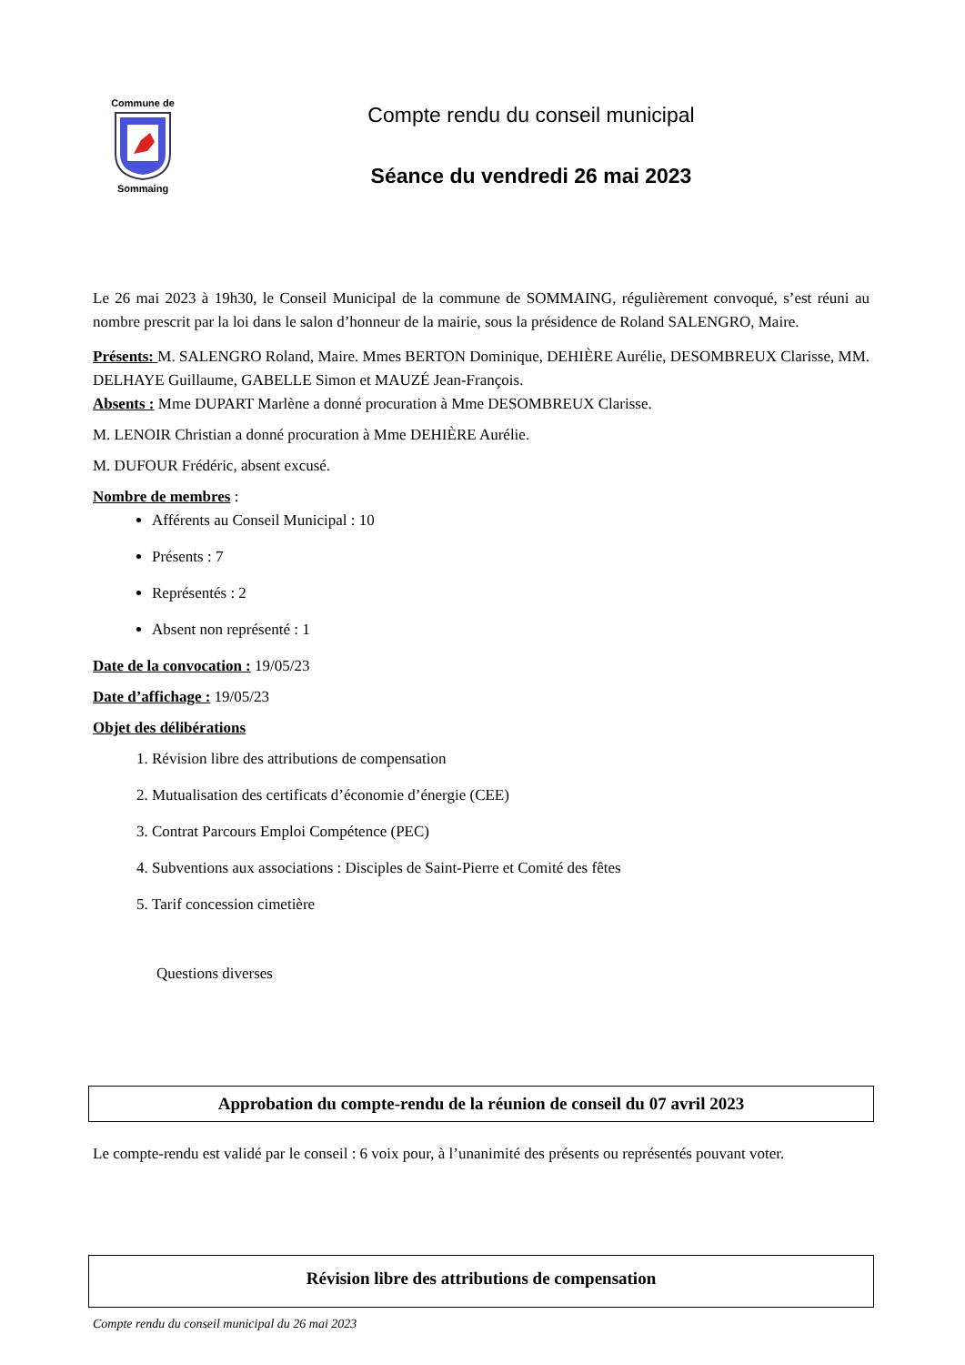Commune de
Sommaing
Compte rendu du conseil municipal
Séance du vendredi 26 mai 2023
Le 26 mai 2023 à 19h30, le Conseil Municipal de la commune de SOMMAING, régulièrement convoqué, s’est réuni au nombre prescrit par la loi dans le salon d’honneur de la mairie, sous la présidence de Roland SALENGRO, Maire.
Présents: M. SALENGRO Roland, Maire. Mmes BERTON Dominique, DEHIÈRE Aurélie, DESOMBREUX Clarisse, MM. DELHAYE Guillaume, GABELLE Simon et MAUZÉ Jean-François.
Absents : Mme DUPART Marlène a donné procuration à Mme DESOMBREUX Clarisse.
M. LENOIR Christian a donné procuration à Mme DEHIÈRE Aurélie.
M. DUFOUR Frédéric, absent excusé.
Nombre de membres :
Afférents au Conseil Municipal : 10
Présents : 7
Représentés : 2
Absent non représenté : 1
Date de la convocation : 19/05/23
Date d’affichage : 19/05/23
Objet des délibérations
1. Révision libre des attributions de compensation
2. Mutualisation des certificats d’économie d’énergie (CEE)
3. Contrat Parcours Emploi Compétence (PEC)
4. Subventions aux associations : Disciples de Saint-Pierre et Comité des fêtes
5. Tarif concession cimetière
Questions diverses
Approbation du compte-rendu de la réunion de conseil du 07 avril 2023
Le compte-rendu est validé par le conseil : 6 voix pour, à l’unanimité des présents ou représentés pouvant voter.
Révision libre des attributions de compensation
Compte rendu du conseil municipal du 26 mai 2023